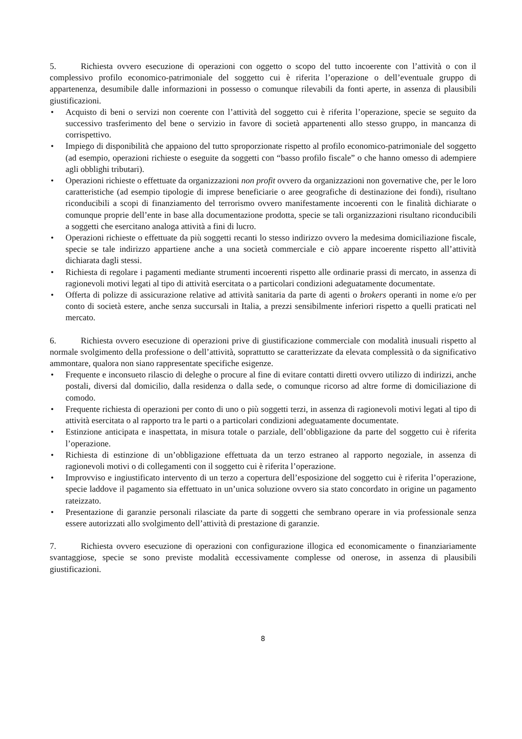5. Richiesta ovvero esecuzione di operazioni con oggetto o scopo del tutto incoerente con l’attività o con il complessivo profilo economico-patrimoniale del soggetto cui è riferita l’operazione o dell’eventuale gruppo di appartenenza, desumibile dalle informazioni in possesso o comunque rilevabili da fonti aperte, in assenza di plausibili giustificazioni.
• Acquisto di beni o servizi non coerente con l’attività del soggetto cui è riferita l’operazione, specie se seguito da successivo trasferimento del bene o servizio in favore di società appartenenti allo stesso gruppo, in mancanza di corrispettivo.
• Impiego di disponibilità che appaiono del tutto sproporzionate rispetto al profilo economico-patrimoniale del soggetto (ad esempio, operazioni richieste o eseguite da soggetti con “basso profilo fiscale” o che hanno omesso di adempiere agli obblighi tributari).
• Operazioni richieste o effettuate da organizzazioni non profit ovvero da organizzazioni non governative che, per le loro caratteristiche (ad esempio tipologie di imprese beneficiarie o aree geografiche di destinazione dei fondi), risultano riconducibili a scopi di finanziamento del terrorismo ovvero manifestamente incoerenti con le finalità dichiarate o comunque proprie dell’ente in base alla documentazione prodotta, specie se tali organizzazioni risultano riconducibili a soggetti che esercitano analoga attività a fini di lucro.
• Operazioni richieste o effettuate da più soggetti recanti lo stesso indirizzo ovvero la medesima domiciliazione fiscale, specie se tale indirizzo appartiene anche a una società commerciale e ciò appare incoerente rispetto all’attività dichiarata dagli stessi.
• Richiesta di regolare i pagamenti mediante strumenti incoerenti rispetto alle ordinarie prassi di mercato, in assenza di ragionevoli motivi legati al tipo di attività esercitata o a particolari condizioni adeguatamente documentate.
• Offerta di polizze di assicurazione relative ad attività sanitaria da parte di agenti o brokers operanti in nome e/o per conto di società estere, anche senza succursali in Italia, a prezzi sensibilmente inferiori rispetto a quelli praticati nel mercato.
6. Richiesta ovvero esecuzione di operazioni prive di giustificazione commerciale con modalità inusuali rispetto al normale svolgimento della professione o dell’attività, soprattutto se caratterizzate da elevata complessità o da significativo ammontare, qualora non siano rappresentate specifiche esigenze.
• Frequente e inconsueto rilascio di deleghe o procure al fine di evitare contatti diretti ovvero utilizzo di indirizzi, anche postali, diversi dal domicilio, dalla residenza o dalla sede, o comunque ricorso ad altre forme di domiciliazione di comodo.
• Frequente richiesta di operazioni per conto di uno o più soggetti terzi, in assenza di ragionevoli motivi legati al tipo di attività esercitata o al rapporto tra le parti o a particolari condizioni adeguatamente documentate.
• Estinzione anticipata e inaspettata, in misura totale o parziale, dell’obbligazione da parte del soggetto cui è riferita l’operazione.
• Richiesta di estinzione di un’obbligazione effettuata da un terzo estraneo al rapporto negoziale, in assenza di ragionevoli motivi o di collegamenti con il soggetto cui è riferita l’operazione.
• Improvviso e ingiustificato intervento di un terzo a copertura dell’esposizione del soggetto cui è riferita l’operazione, specie laddove il pagamento sia effettuato in un’unica soluzione ovvero sia stato concordato in origine un pagamento rateizzato.
• Presentazione di garanzie personali rilasciate da parte di soggetti che sembrano operare in via professionale senza essere autorizzati allo svolgimento dell’attività di prestazione di garanzie.
7. Richiesta ovvero esecuzione di operazioni con configurazione illogica ed economicamente o finanziariamente svantaggiose, specie se sono previste modalità eccessivamente complesse od onerose, in assenza di plausibili giustificazioni.
8